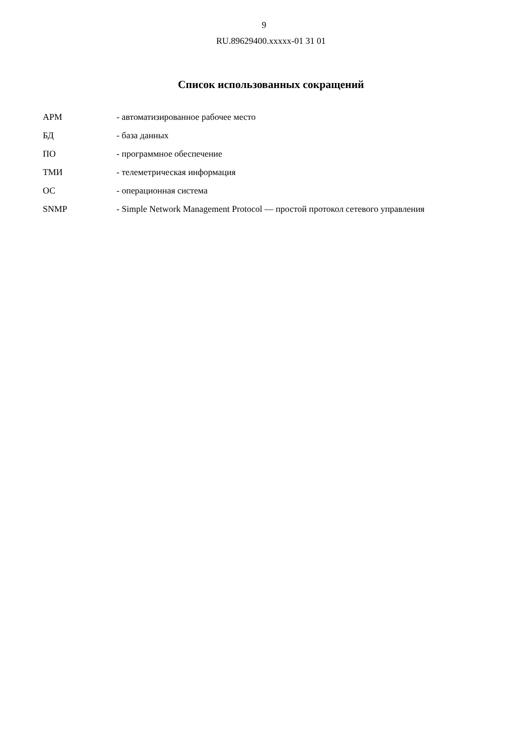9
RU.89629400.xxxxx-01 31 01
Список использованных сокращений
| АРМ | - автоматизированное рабочее место |
| БД | - база данных |
| ПО | - программное обеспечение |
| ТМИ | - телеметрическая информация |
| ОС | - операционная система |
| SNMP | - Simple Network Management Protocol — простой протокол сетевого управления |